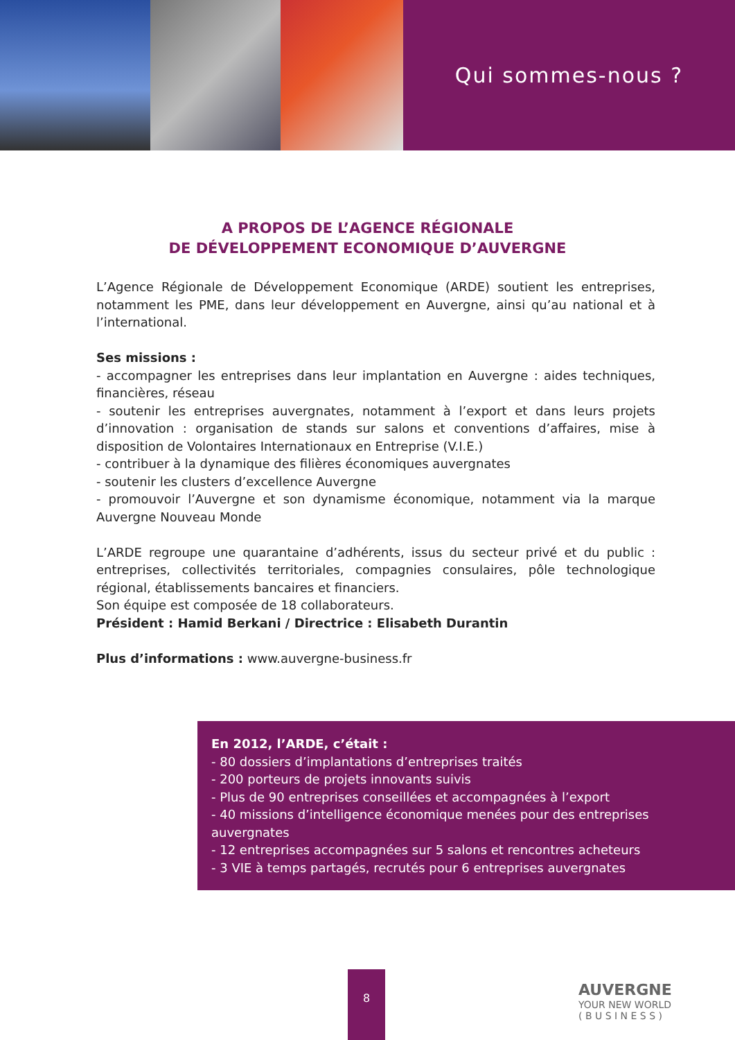Qui sommes-nous ?
A PROPOS DE L’AGENCE RÉGIONALE
DE DÉVELOPPEMENT ECONOMIQUE D’AUVERGNE
L’Agence Régionale de Développement Economique (ARDE) soutient les entreprises, notamment les PME, dans leur développement en Auvergne, ainsi qu’au national et à l’international.
Ses missions :
- accompagner les entreprises dans leur implantation en Auvergne : aides techniques, financières, réseau
- soutenir les entreprises auvergnates, notamment à l’export et dans leurs projets d’innovation : organisation de stands sur salons et conventions d’affaires, mise à disposition de Volontaires Internationaux en Entreprise (V.I.E.)
- contribuer à la dynamique des filières économiques auvergnates
- soutenir les clusters d’excellence Auvergne
- promouvoir l’Auvergne et son dynamisme économique, notamment via la marque Auvergne Nouveau Monde
L’ARDE regroupe une quarantaine d’adhérents, issus du secteur privé et du public : entreprises, collectivités territoriales, compagnies consulaires, pôle technologique régional, établissements bancaires et financiers.
Son équipe est composée de 18 collaborateurs.
Président : Hamid Berkani / Directrice : Elisabeth Durantin
Plus d’informations : www.auvergne-business.fr
En 2012, l’ARDE, c’était :
- 80 dossiers d’implantations d’entreprises traités
- 200 porteurs de projets innovants suivis
- Plus de 90 entreprises conseillées et accompagnées à l’export
- 40 missions d’intelligence économique menées pour des entreprises auvergnates
- 12 entreprises accompagnées sur 5 salons et rencontres acheteurs
- 3 VIE à temps partagés, recrutés pour 6 entreprises auvergnates
8
AUVERGNE
YOUR NEW WORLD
( B U S I N E S S )